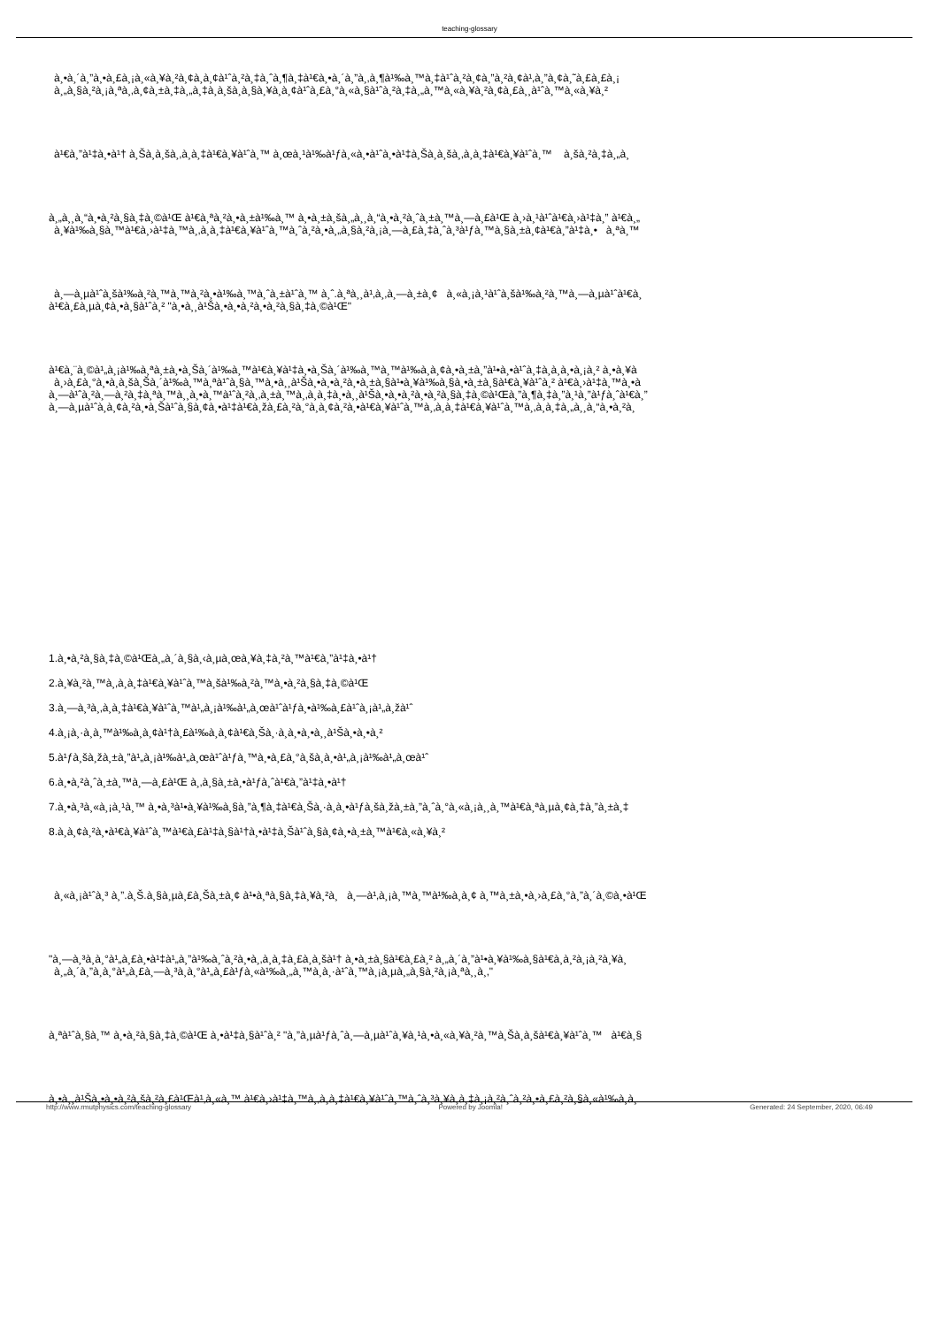teaching-glossary
à¸•à¸´à¸”à¸•à¸£à¸¡à¸«à¸¥à¸²à¸¢à¸­à¸¢à¹ˆà¸²à¸‡à¸ˆà¸¶à¸‡à¹€à¸•à¸´à¸”à¸‚à¸¶à¹‰à¸™à¸‡à¹ˆà¸²à¸¢à¸”à¸²à¸¢à¹‚à¸”à¸¢à¸˜à¸£à¸£à¸¡
à¸„à¸§à¸²à¸¡à¸ªà¸‚à¸¢à¸±à¸‡à¸„à¸‡à¸­à¸šà¸­à¸§à¸¥à¸­à¸¢à¹ˆà¸£à¸°à¸«à¸§à¹ˆà¸²à¸‡à¸„à¸™à¸«à¸¥à¸²à¸¢à¸£à¸¸à¹ˆà¸™à¸«à¸¥à¸²
à¹€à¸”à¹‡à¸•à¹† à¸Šà¸­à¸šà¸‚à¸­à¸‡à¹€à¸¥à¹ˆà¸™ à¸œà¸¹à¹‰à¹ƒà¸«à¸•à¹ˆà¸•à¹‡à¸Šà¸­à¸šà¸‚à¸­à¸‡à¹€à¸¥à¹ˆà¸™ à¸šà¸²à¸‡à¸„à¸
à¸„à¸¸à¸“à¸•à¸²à¸§à¸‡à¸©à¹Œ à¹€à¸ªà¸²à¸•à¸±à¹‰à¸™ à¸•à¸±à¸šà¸„à¸¸à¸“à¸•à¸²à¸ˆà¸±à¸™à¸—à¸£à¹Œ à¸›à¸¹à¹ˆà¹€à¸›à¹‡à¸” à¹€à¸„
à¸¥à¹‰à¸§à¸™à¹€à¸›à¹‡à¸™à¸‚à¸­à¸‡à¹€à¸¥à¹ˆà¸™à¸ˆà¸²à¸•à¸„à¸§à¸²à¸¡à¸—à¸£à¸‡à¸ˆà¸³à¹ƒà¸™à¸§à¸±à¸¢à¹€à¸”à¹‡à¸• à¸ªà¸™
à¸—à¸µà¹ˆà¸šà¹‰à¸²à¸™à¸™à¸²à¸•à¹‰à¸™à¸ˆà¸±à¹ˆà¸™ à¸ˆ.à¸ªà¸¸à¹‚à¸‚à¸—à¸±à¸¢ à¸«à¸¡à¸¹à¹ˆà¸šà¹‰à¸²à¸™à¸—à¸µà¹ˆà¹€à¸
à¹€à¸£à¸µà¸¢à¸•à¸§à¹ˆà¸² "à¸•à¸¸à¹Šà¸•à¸•à¸²à¸•à¸²à¸§à¸‡à¸©à¹Œ"
à¹€à¸¨à¸©à¹„à¸¡à¹‰à¸ªà¸±à¸•à¸Šà¸´à¹‰à¸™à¹€à¸¥à¹‡à¸•à¸Šà¸´à¹‰à¸™à¸™à¹‰à¸­à¸¢à¸•à¸±à¸”à¹•à¸•à¹ˆà¸‡à¸­à¸­à¸•à¸¡à¸² à¸•à¸¥à
à¸›à¸£à¸°à¸•à¸­à¸šà¸Šà¸´à¹‰à¸™à¸ªà¹ˆà¸§à¸™à¸•à¸¸à¹Šà¸•à¸•à¸²à¸•à¸±à¸§à¹•à¸¥à¹‰à¸§à¸•à¸±à¸§à¹€à¸¥à¹ˆà¸² à¹€à¸›à¹‡à¸™à¸•à
à¸—à¹ˆà¸²à¸—à¸²à¸‡à¸ªà¸™à¸¸à¸•à¸™à¹ˆà¸²à¸‚à¸±à¸™à¸‚à¸­à¸‡à¸•à¸¸à¹Šà¸•à¸•à¸²à¸•à¸²à¸§à¸‡à¸©à¹Œà¸”à¸¶à¸‡à¸”à¸¹à¸”à¹ƒà¸ˆà¹€à¸”
à¸—à¸µà¹ˆà¸­à¸¢à¸²à¸•à¸Šà¹ˆà¸§à¸¢à¸•à¹‡à¹€à¸žà¸£à¸²à¸°à¸­à¸¢à¸²à¸•à¹€à¸¥à¹ˆà¸™à¸‚à¸­à¸‡à¹€à¸¥à¹ˆà¸™à¸‚à¸­à¸‡à¸„à¸¸à¸“à¸•à¸²à¸
1.à¸•à¸²à¸§à¸‡à¸©à¹Œà¸„à¸´à¸§à¸‹à¸µà¸œà¸¥à¸‡à¸²à¸™à¹€à¸”à¹‡à¸•à¹†
2.à¸¥à¸²à¸™à¸‚à¸­à¸‡à¹€à¸¥à¹ˆà¸™à¸šà¹‰à¸²à¸™à¸•à¸²à¸§à¸‡à¸©à¹Œ
3.à¸—à¸³à¸‚à¸­à¸‡à¹€à¸¥à¹ˆà¸™à¹„à¸¡à¹‰à¹„à¸œà¹ˆà¹ƒà¸•à¹‰à¸£à¹ˆà¸¡à¹„à¸žà¹ˆ
4.à¸¡à¸·à¸­à¸™à¹‰à¸­à¸¢à¹†à¸£à¹‰à¸­à¸¢à¹€à¸Šà¸·à¸­à¸•à¸•à¸¸à¹Šà¸•à¸•à¸²
5.à¹ƒà¸šà¸žà¸±à¸”à¹„à¸¡à¹‰à¹„à¸œà¹ˆà¹ƒà¸™à¸•à¸£à¸°à¸šà¸­à¸•à¹„à¸¡à¹‰à¹„à¸œà¹ˆ
6.à¸•à¸²à¸ˆà¸±à¸™à¸—à¸£à¹Œ à¸‚à¸§à¸±à¸•à¹ƒà¸ˆà¹€à¸”à¹‡à¸•à¹†
7.à¸•à¸³à¸«à¸¡à¸¹à¸™ à¸•à¸³à¹•à¸¥à¹‰à¸§à¸”à¸¶à¸‡à¹€à¸Šà¸·à¸­à¸•à¹ƒà¸šà¸žà¸±à¸”à¸ˆà¸°à¸«à¸¡à¸¸à¸™à¹€à¸ªà¸µà¸¢à¸‡à¸”à¸±à¸‡
8.à¸­à¸¢à¸²à¸•à¹€à¸¥à¹ˆà¸™à¹€à¸£à¹‡à¸§à¹†à¸•à¹‡à¸Šà¹ˆà¸§à¸¢à¸•à¸±à¸™à¹€à¸«à¸¥à¸²
à¸«à¸¡à¹ˆà¸³ à¸”.à¸Š.à¸§à¸µà¸£à¸Šà¸±à¸¢ à¹•à¸ªà¸§à¸‡à¸¥à¸²à¸ à¸—à¹‚à¸¡à¸™à¸™à¹‰à¸­à¸¢ à¸™à¸±à¸•à¸›à¸£à¸°à¸”à¸´à¸©à¸•à¹Œ
"à¸—à¸³à¸­à¸°à¹„à¸£à¸•à¹‡à¹„à¸”à¹‰à¸ˆà¸²à¸•à¸‚à¸­à¸‡à¸£à¸­à¸šà¹† à¸•à¸±à¸§à¹€à¸£à¸² à¸„à¸´à¸”à¹•à¸¥à¹‰à¸§à¹€à¸­à¸²à¸¡à¸²à¸¥à¸­
à¸„à¸´à¸”à¸­à¸°à¹„à¸£à¸—à¸³à¸­à¸°à¹„à¸£à¹ƒà¸«à¹‰à¸„à¸™à¸­à¸·à¹ˆà¸™à¸¡à¸µà¸„à¸§à¸²à¸¡à¸ªà¸¸à¸‚"
à¸ªà¹ˆà¸§à¸™ à¸•à¸²à¸§à¸‡à¸©à¹Œ à¸•à¹‡à¸§à¹ˆà¸² "à¸”à¸µà¹ƒà¸ˆà¸—à¸µà¹ˆà¸¥à¸¹à¸•à¸«à¸¥à¸²à¸™à¸Šà¸­à¸šà¹€à¸¥à¹ˆà¸™ à¹€à¸§
à¸•à¸¸à¹Šà¸•à¸•à¸²à¸šà¸²à¸£à¹Œà¹‚à¸«à¸™ à¹€à¸›à¹‡à¸™à¸‚à¸­à¸‡à¹€à¸¥à¹ˆà¸™à¸ˆà¸³à¸¥à¸­à¸‡à¸¡à¸²à¸ˆà¸²à¸•à¸£à¸²à¸§à¸«à¹‰à¸­à¸
http://www.rmutphysics.com/teaching-glossary Powered by Joomla! Generated: 24 September, 2020, 06:49